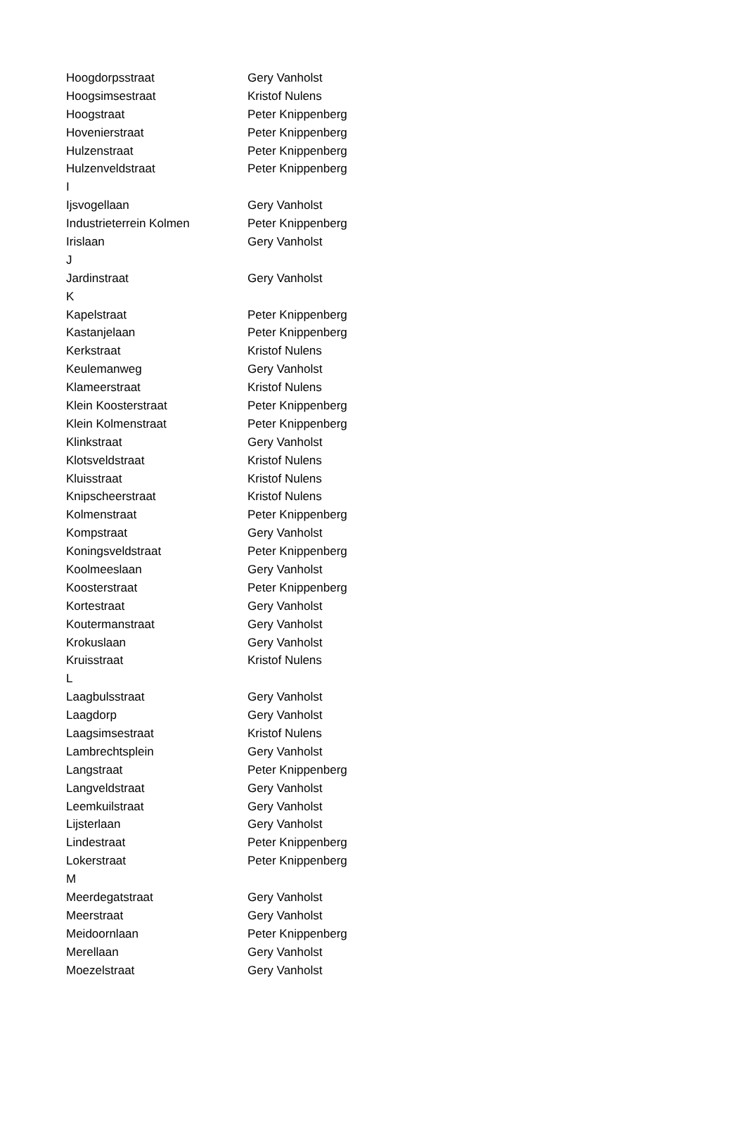| Hoogdorpsstraat | Gery Vanholst |
| Hoogsimsestraat | Kristof Nulens |
| Hoogstraat | Peter Knippenberg |
| Hovenierstraat | Peter Knippenberg |
| Hulzenstraat | Peter Knippenberg |
| Hulzenveldstraat | Peter Knippenberg |
| I | |
| Ijsvogellaan | Gery Vanholst |
| Industrieterrein Kolmen | Peter Knippenberg |
| Irislaan | Gery Vanholst |
| J | |
| Jardinstraat | Gery Vanholst |
| K | |
| Kapelstraat | Peter Knippenberg |
| Kastanjelaan | Peter Knippenberg |
| Kerkstraat | Kristof Nulens |
| Keulemanweg | Gery Vanholst |
| Klameerstraat | Kristof Nulens |
| Klein Koosterstraat | Peter Knippenberg |
| Klein Kolmenstraat | Peter Knippenberg |
| Klinkstraat | Gery Vanholst |
| Klotsveldstraat | Kristof Nulens |
| Kluisstraat | Kristof Nulens |
| Knipscheerstraat | Kristof Nulens |
| Kolmenstraat | Peter Knippenberg |
| Kompstraat | Gery Vanholst |
| Koningsveldstraat | Peter Knippenberg |
| Koolmeeslaan | Gery Vanholst |
| Koosterstraat | Peter Knippenberg |
| Kortestraat | Gery Vanholst |
| Koutermanstraat | Gery Vanholst |
| Krokuslaan | Gery Vanholst |
| Kruisstraat | Kristof Nulens |
| L | |
| Laagbulsstraat | Gery Vanholst |
| Laagdorp | Gery Vanholst |
| Laagsimsestraat | Kristof Nulens |
| Lambrechtsplein | Gery Vanholst |
| Langstraat | Peter Knippenberg |
| Langveldstraat | Gery Vanholst |
| Leemkuilstraat | Gery Vanholst |
| Lijsterlaan | Gery Vanholst |
| Lindestraat | Peter Knippenberg |
| Lokerstraat | Peter Knippenberg |
| M | |
| Meerdegatstraat | Gery Vanholst |
| Meerstraat | Gery Vanholst |
| Meidoornlaan | Peter Knippenberg |
| Merellaan | Gery Vanholst |
| Moezelstraat | Gery Vanholst |